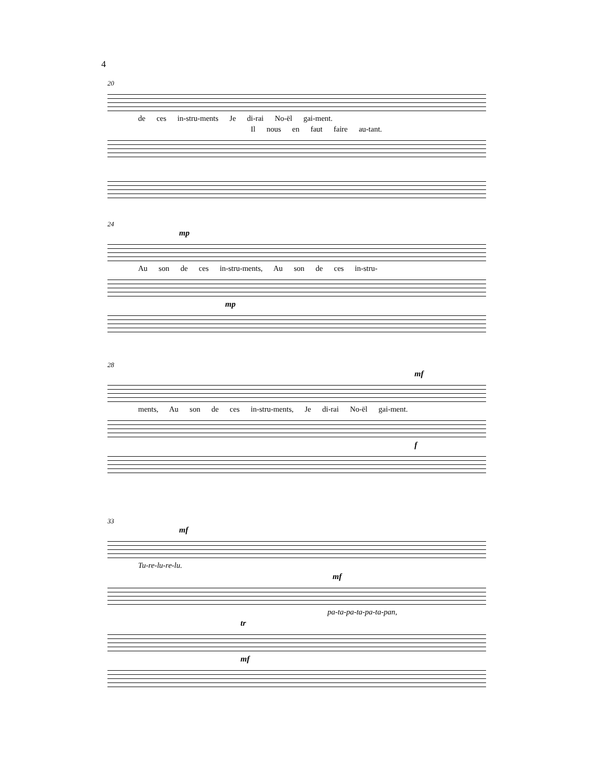4
20
de ces in-stru-ments Je di-rai No-ël gai-ment.
Il nous en faut faire au-tant.
24
mp
Au son de ces in-stru-ments, Au son de ces in-stru-
mp
28
mf
ments, Au son de ces in-stru-ments, Je di-rai No-ël gai-ment.
f
33
mf
Tu-re-lu-re-lu.
mf
pa-ta-pa-ta-pa-ta-pan,
tr
mf